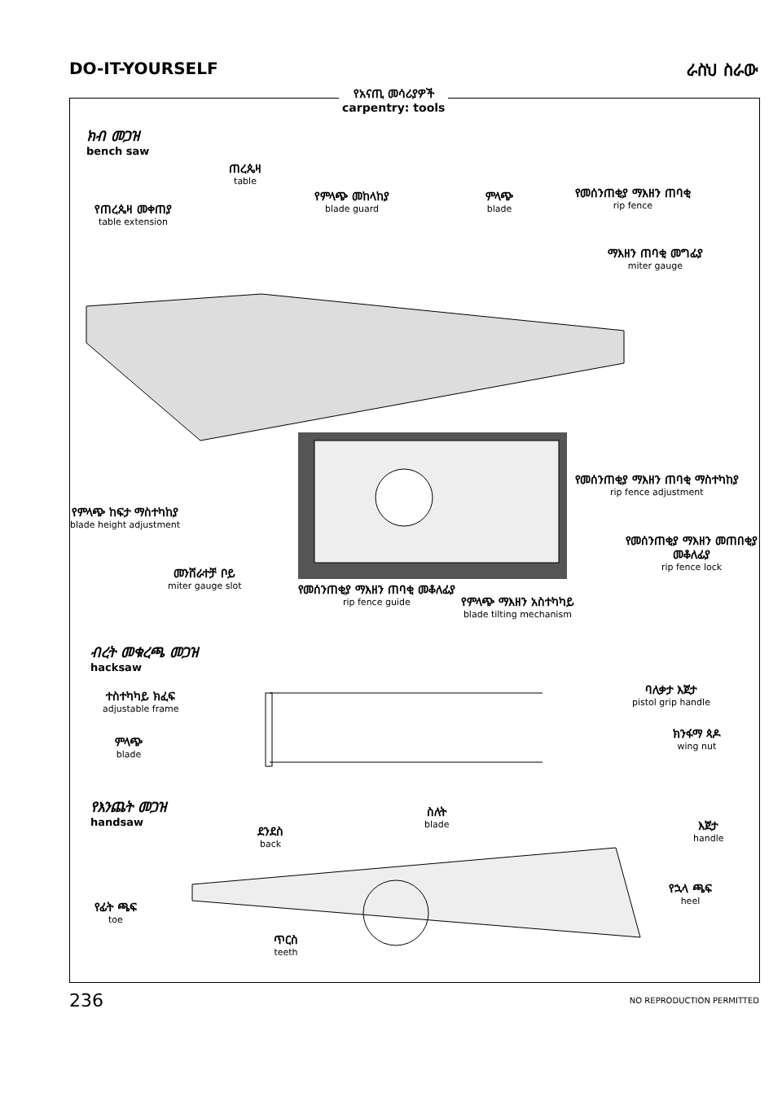DO-IT-YOURSELF ራስህ ስራው
የአናጢ መሳሪያዎች
carpentry: tools
ክብ መጋዝ
bench saw
ጠረጴዛ
table
የጠረጴዛ መቀጠያ
table extension
የምላጭ መከላከያ
blade guard
ምላጭ
blade
የመሰንጠቂያ ማእዘን ጠባቂ
rip fence
ማእዘን ጠባቂ መግፊያ
miter gauge
የመሰንጠቂያ ማእዘን ጠባቂ ማስተካከያ
rip fence adjustment
የመሰንጠቂያ ማእዘን መጠበቂያ መቆለፊያ
rip fence lock
የምላጭ ከፍታ ማስተካከያ
blade height adjustment
መንሸራተቻ ቦይ
miter gauge slot
የመሰንጠቂያ ማእዘን ጠባቂ መቆለፊያ
rip fence guide
የምላጭ ማእዘን አስተካካይ
blade tilting mechanism
ብረት መቁረጫ መጋዝ
hacksaw
ተስተካካይ ክፈፍ
adjustable frame
ምላጭ
blade
ባለቃታ እጀታ
pistol grip handle
ክንፋማ ጳዶ
wing nut
የእንጨት መጋዝ
handsaw
ደንደስ
back
ስለት
blade
እጀታ
handle
የኋላ ጫፍ
heel
የፊት ጫፍ
toe
ጥርስ
teeth
236 NO REPRODUCTION PERMITTED